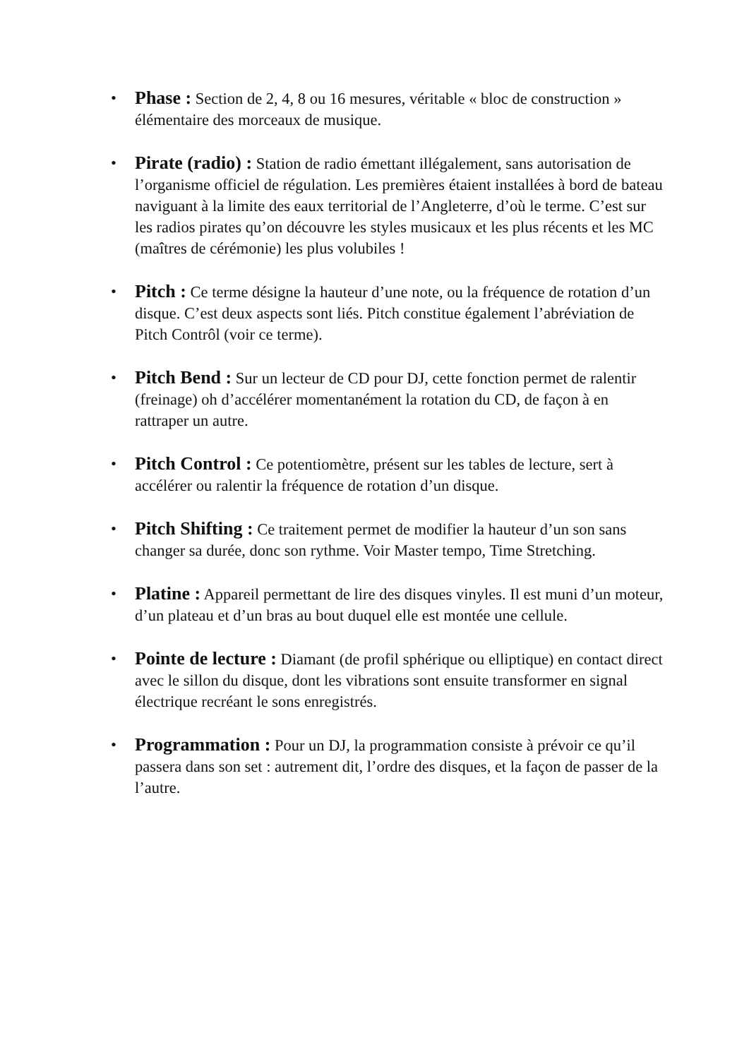• Phase : Section de 2, 4, 8 ou 16 mesures, véritable « bloc de construction » élémentaire des morceaux de musique.
• Pirate (radio) : Station de radio émettant illégalement, sans autorisation de l’organisme officiel de régulation. Les premières étaient installées à bord de bateau naviguant à la limite des eaux territorial de l’Angleterre, d’où le terme. C’est sur les radios pirates qu’on découvre les styles musicaux et les plus récents et les MC (maîtres de cérémonie) les plus volubiles !
• Pitch : Ce terme désigne la hauteur d’une note, ou la fréquence de rotation d’un disque. C’est deux aspects sont liés. Pitch constitue également l’abréviation de Pitch Contrôl (voir ce terme).
• Pitch Bend : Sur un lecteur de CD pour DJ, cette fonction permet de ralentir (freinage) oh d’accélérer momentanément la rotation du CD, de façon à en rattraper un autre.
• Pitch Control : Ce potentiomètre, présent sur les tables de lecture, sert à accélérer ou ralentir la fréquence de rotation d’un disque.
• Pitch Shifting : Ce traitement permet de modifier la hauteur d’un son sans changer sa durée, donc son rythme. Voir Master tempo, Time Stretching.
• Platine : Appareil permettant de lire des disques vinyles. Il est muni d’un moteur, d’un plateau et d’un bras au bout duquel elle est montée une cellule.
• Pointe de lecture : Diamant (de profil sphérique ou elliptique) en contact direct avec le sillon du disque, dont les vibrations sont ensuite transformer en signal électrique recréant le sons enregistrés.
• Programmation : Pour un DJ, la programmation consiste à prévoir ce qu’il passera dans son set : autrement dit, l’ordre des disques, et la façon de passer de la l’autre.